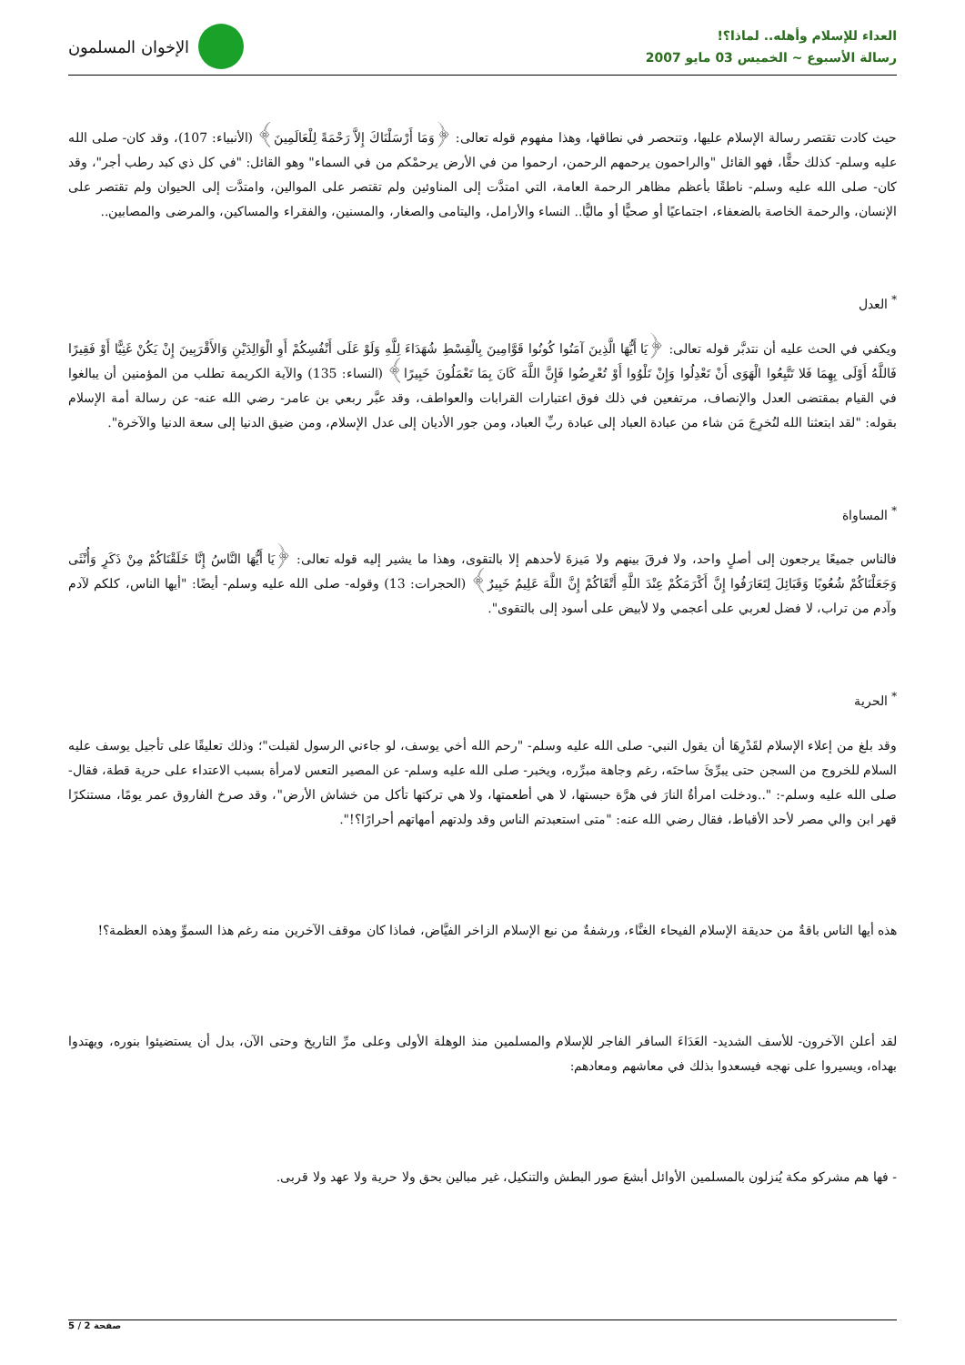العداء للإسلام وأهله.. لماذا؟!
رسالة الأسبوع ~ الخميس 03 مايو 2007
الإخوان المسلمون
حيث كادت تقتصر رسالة الإسلام عليها، وتنحصر في نطاقها، وهذا مفهوم قوله تعالى: ﴿وَمَا أَرْسَلْنَاكَ إِلاَّ رَحْمَةً لِلْعَالَمِينَ﴾ (الأنبياء: 107)، وقد كان- صلى الله عليه وسلم- كذلك حقًّا، فهو القائل "والراحمون يرحمهم الرحمن، ارحموا من في الأرض يرحمْكم من في السماء" وهو القائل: "في كل ذي كبد رطب أجر"، وقد كان- صلى الله عليه وسلم- ناطقًا بأعظم مظاهر الرحمة العامة، التي امتدَّت إلى المناوئين ولم تقتصر على الموالين، وامتدَّت إلى الحيوان ولم تقتصر على الإنسان، والرحمة الخاصة بالضعفاء، اجتماعيًا أو صحيًّا أو ماليًّا.. النساء والأرامل، واليتامى والصغار، والمسنين، والفقراء والمساكين، والمرضى والمصابين..
<sup>*</sup> العدل
ويكفي في الحث عليه أن نتدبَّر قوله تعالى: ﴿يَا أَيُّهَا الَّذِينَ آمَنُوا كُونُوا قَوَّامِينَ بِالْقِسْطِ شُهَدَاءَ لِلَّهِ وَلَوْ عَلَى أَنْفُسِكُمْ أَوِ الْوَالِدَيْنِ وَالأَقْرَبِينَ إِنْ يَكُنْ غَنِيًّا أَوْ فَقِيرًا فَاللَّهُ أَوْلَى بِهِمَا فَلا تَتَّبِعُوا الْهَوَى أَنْ تَعْدِلُوا وَإِنْ تَلْوُوا أَوْ تُعْرِضُوا فَإِنَّ اللَّهَ كَانَ بِمَا تَعْمَلُونَ خَبِيرًا﴾ (النساء: 135) والآية الكريمة تطلب من المؤمنين أن يبالغوا في القيام بمقتضى العدل والإنصاف، مرتفعين في ذلك فوق اعتبارات القرابات والعواطف، وقد عبَّر ربعي بن عامر- رضي الله عنه- عن رسالة أمة الإسلام بقوله: "لقد ابتعثنا الله لنُخرِجَ مَن شاء من عبادة العباد إلى عبادة ربِّ العباد، ومن جور الأديان إلى عدل الإسلام، ومن ضيق الدنيا إلى سعة الدنيا والآخرة".
<sup>*</sup> المساواة
فالناس جميعًا يرجعون إلى أصلٍ واحد، ولا فرقَ بينهم ولا مَيزةَ لأحدهم إلا بالتقوى، وهذا ما يشير إليه قوله تعالى: ﴿يَا أَيُّهَا النَّاسُ إِنَّا خَلَقْنَاكُمْ مِنْ ذَكَرٍ وَأُنْثَى وَجَعَلْنَاكُمْ شُعُوبًا وَقَبَائِلَ لِتَعَارَفُوا إِنَّ أَكْرَمَكُمْ عِنْدَ اللَّهِ أَتْقَاكُمْ إِنَّ اللَّهَ عَلِيمٌ خَبِيرٌ﴾ (الحجرات: 13) وقوله- صلى الله عليه وسلم- أيضًا: "أيها الناس، كلكم لآدم وآدم من تراب، لا فضل لعربي على أعجمي ولا لأبيض على أسود إلى بالتقوى".
<sup>*</sup> الحرية
وقد بلغ من إعلاء الإسلام لقَدْرِهَا أن يقول النبي- صلى الله عليه وسلم- "رحم الله أخي يوسف، لو جاءني الرسول لقبلت"؛ وذلك تعليقًا على تأجيل يوسف عليه السلام للخروج من السجن حتى يبرِّئَ ساحتَه، رغم وجاهة مبرِّره، ويخبر- صلى الله عليه وسلم- عن المصير التعس لامرأة بسبب الاعتداء على حرية قطة، فقال- صلى الله عليه وسلم-: "..ودخلت امرأةٌ النارَ في هرَّة حبستها، لا هي أطعمتها، ولا هي تركتها تأكل من خشاش الأرض"، وقد صرخ الفاروق عمر يومًا، مستنكرًا قهر ابن والي مصر لأحد الأقباط، فقال رضي الله عنه: "متى استعبدتم الناس وقد ولدتهم أمهاتهم أحرارًا؟!".
هذه أيها الناس باقةٌ من حديقة الإسلام الفيحاء الغنَّاء، ورشفةٌ من نبع الإسلام الزاخر الفيَّاض، فماذا كان موقف الآخرين منه رغم هذا السموِّ وهذه العظمة؟!
لقد أعلن الآخرون- للأسف الشديد- العَدَاءَ السافر الفاجر للإسلام والمسلمين منذ الوهلة الأولى وعلى مرِّ التاريخ وحتى الآن، بدل أن يستضيئوا بنوره، ويهتدوا بهداه، ويسيروا على نهجه فيسعدوا بذلك في معاشهم ومعادهم:
- فها هم مشركو مكة يُنزلون بالمسلمين الأوائل أبشعَ صور البطش والتنكيل، غير مبالين بحق ولا حرية ولا عهد ولا قربى.
صفحة 2 / 5